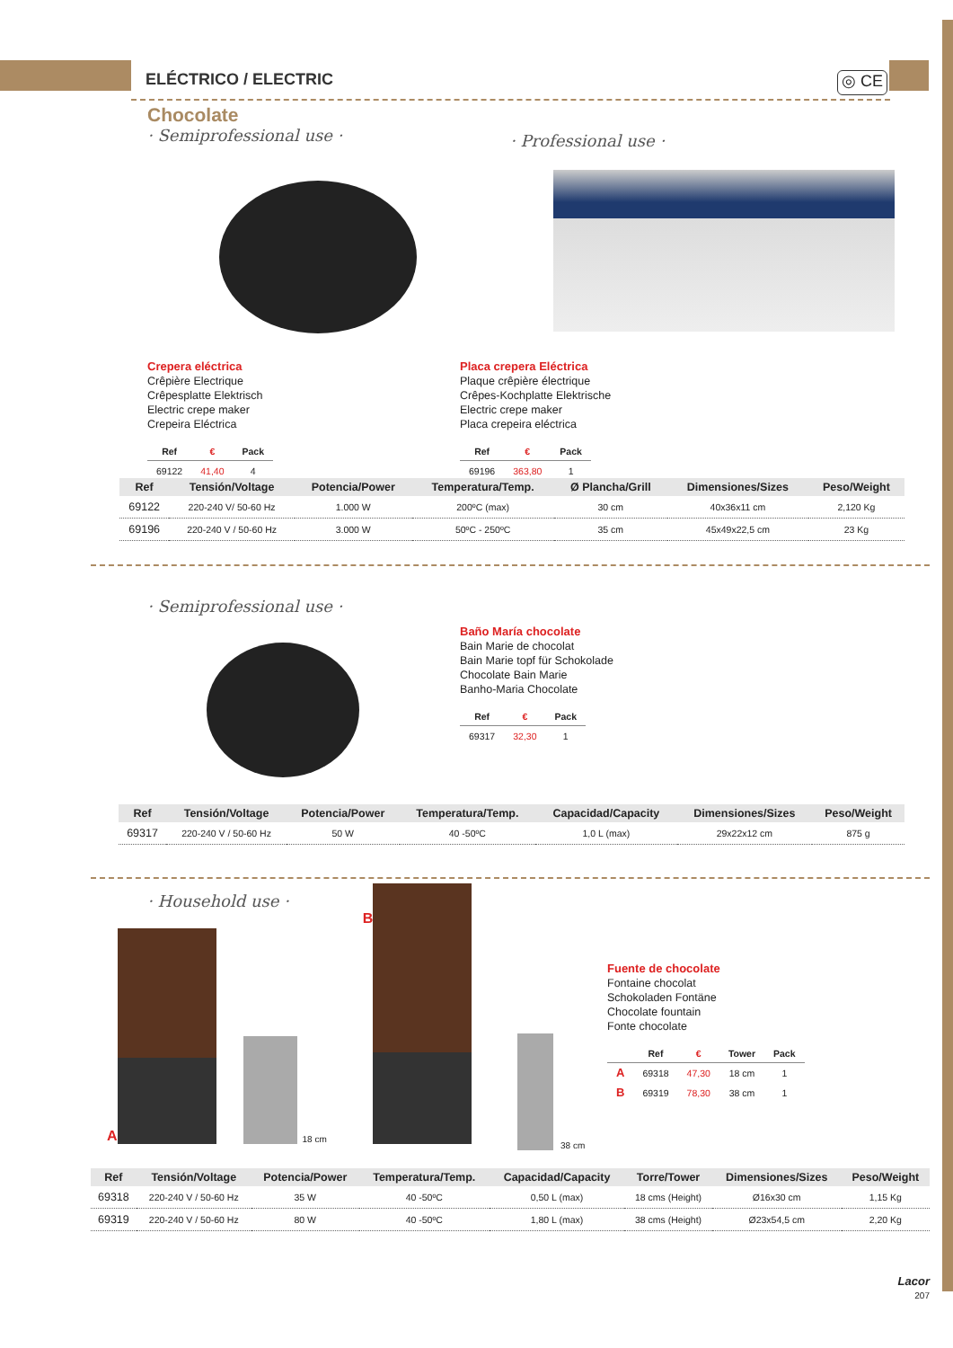ELÉCTRICO / ELECTRIC ◎ CE
Chocolate
· Semiprofessional use ·
· Professional use ·
Crepera eléctrica
Crêpière Electrique
Crêpesplatte Elektrisch
Electric crepe maker
Crepeira Eléctrica
| Ref | € | Pack |
| --- | --- | --- |
| 69122 | 41,40 | 4 |
Placa crepera Eléctrica
Plaque crêpière électrique
Crêpes-Kochplatte Elektrische
Electric crepe maker
Placa crepeira eléctrica
| Ref | € | Pack |
| --- | --- | --- |
| 69196 | 363,80 | 1 |
| Ref | Tensión/Voltage | Potencia/Power | Temperatura/Temp. | Ø Plancha/Grill | Dimensiones/Sizes | Peso/Weight |
| --- | --- | --- | --- | --- | --- | --- |
| 69122 | 220-240 V/ 50-60 Hz | 1.000 W | 200ºC (max) | 30 cm | 40x36x11 cm | 2,120 Kg |
| 69196 | 220-240 V / 50-60 Hz | 3.000 W | 50ºC - 250ºC | 35 cm | 45x49x22,5 cm | 23 Kg |
· Semiprofessional use ·
Baño María chocolate
Bain Marie de chocolat
Bain Marie topf für Schokolade
Chocolate Bain Marie
Banho-Maria Chocolate
| Ref | € | Pack |
| --- | --- | --- |
| 69317 | 32,30 | 1 |
| Ref | Tensión/Voltage | Potencia/Power | Temperatura/Temp. | Capacidad/Capacity | Dimensiones/Sizes | Peso/Weight |
| --- | --- | --- | --- | --- | --- | --- |
| 69317 | 220-240 V / 50-60 Hz | 50 W | 40 -50ºC | 1,0 L (max) | 29x22x12 cm | 875 g |
· Household use ·
A
18 cm B
38 cm
Fuente de chocolate
Fontaine chocolat
Schokoladen Fontäne
Chocolate fountain
Fonte chocolate
| | Ref | € | Tower | Pack |
| --- | --- | --- | --- | --- |
| A | 69318 | 47,30 | 18 cm | 1 |
| B | 69319 | 78,30 | 38 cm | 1 |
| Ref | Tensión/Voltage | Potencia/Power | Temperatura/Temp. | Capacidad/Capacity | Torre/Tower | Dimensiones/Sizes | Peso/Weight |
| --- | --- | --- | --- | --- | --- | --- | --- |
| 69318 | 220-240 V / 50-60 Hz | 35 W | 40 -50ºC | 0,50 L (max) | 18 cms (Height) | Ø16x30 cm | 1,15 Kg |
| 69319 | 220-240 V / 50-60 Hz | 80 W | 40 -50ºC | 1,80 L (max) | 38 cms (Height) | Ø23x54,5 cm | 2,20 Kg |
Lacor
207